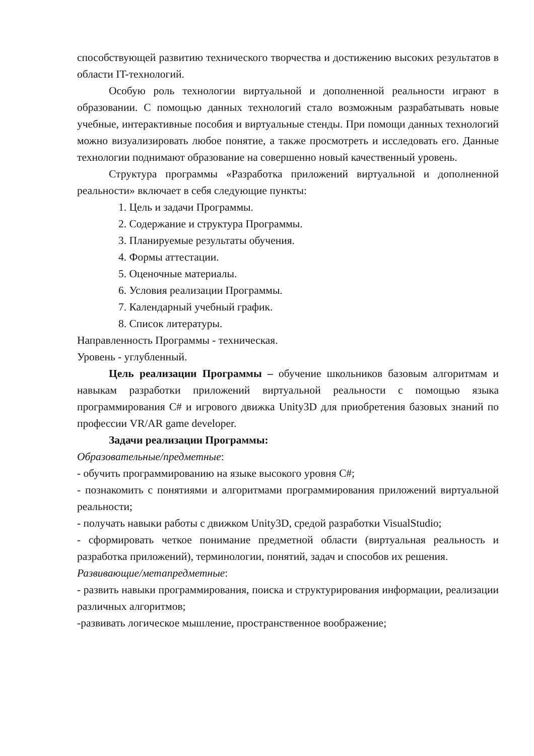способствующей развитию технического творчества и достижению высоких результатов в области IT-технологий.
Особую роль технологии виртуальной и дополненной реальности играют в образовании. С помощью данных технологий стало возможным разрабатывать новые учебные, интерактивные пособия и виртуальные стенды. При помощи данных технологий можно визуализировать любое понятие, а также просмотреть и исследовать его. Данные технологии поднимают образование на совершенно новый качественный уровень.
Структура программы «Разработка приложений виртуальной и дополненной реальности» включает в себя следующие пункты:
1. Цель и задачи Программы.
2. Содержание и структура Программы.
3. Планируемые результаты обучения.
4. Формы аттестации.
5. Оценочные материалы.
6. Условия реализации Программы.
7. Календарный учебный график.
8. Список литературы.
Направленность Программы - техническая.
Уровень - углубленный.
Цель реализации Программы – обучение школьников базовым алгоритмам и навыкам разработки приложений виртуальной реальности с помощью языка программирования C# и игрового движка Unity3D для приобретения базовых знаний по профессии VR/AR game developer.
Задачи реализации Программы:
Образовательные/предметные:
- обучить программированию на языке высокого уровня C#;
- познакомить с понятиями и алгоритмами программирования приложений виртуальной реальности;
- получать навыки работы с движком Unity3D, средой разработки VisualStudio;
- сформировать четкое понимание предметной области (виртуальная реальность и разработка приложений), терминологии, понятий, задач и способов их решения.
Развивающие/метапредметные:
- развить навыки программирования, поиска и структурирования информации, реализации различных алгоритмов;
-развивать логическое мышление, пространственное воображение;